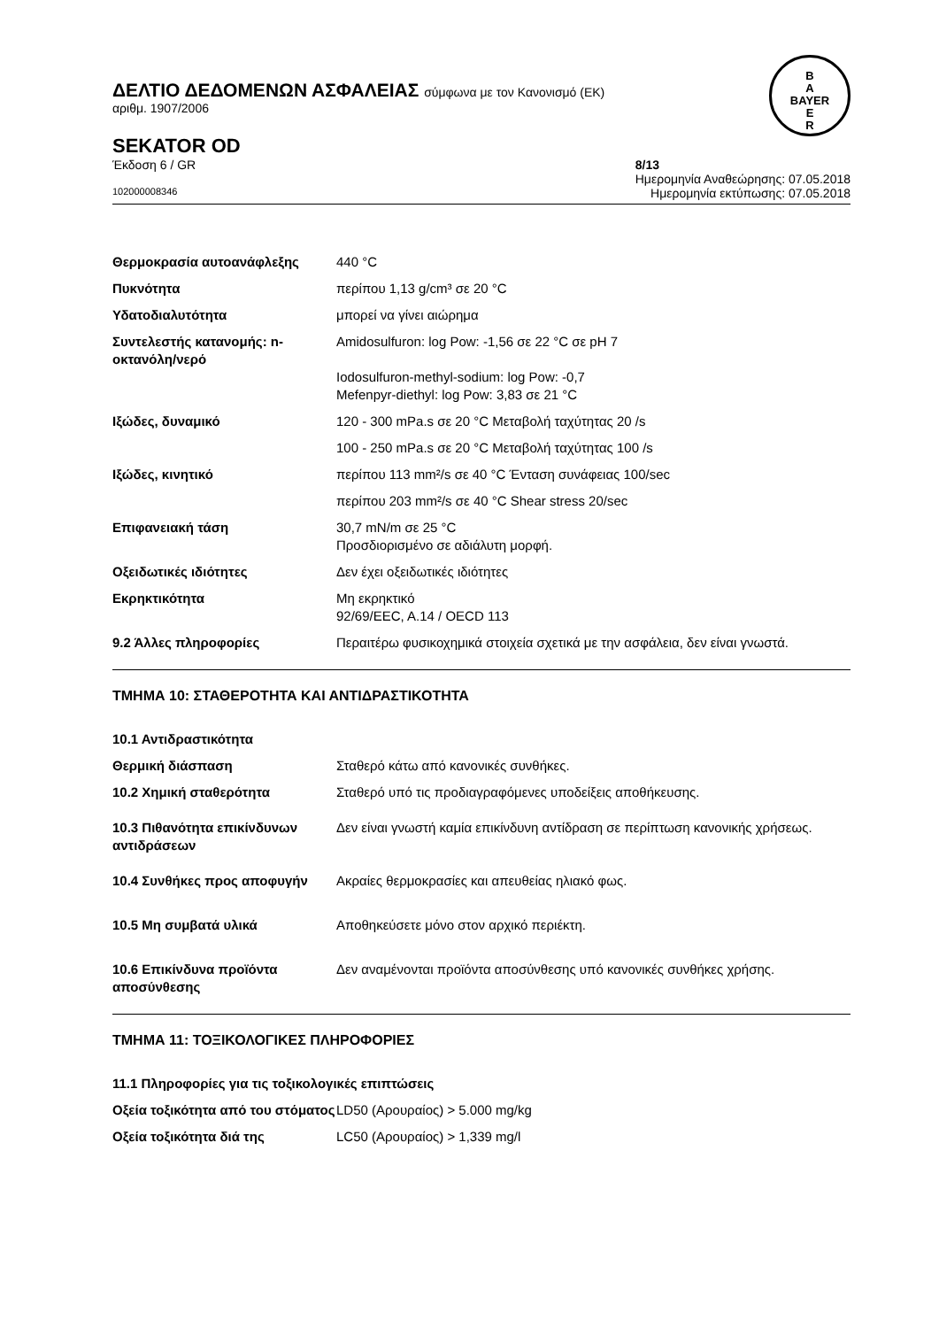ΔΕΛΤΙΟ ΔΕΔΟΜΕΝΩΝ ΑΣΦΑΛΕΙΑΣ σύμφωνα με τον Κανονισμό (ΕΚ)
αριθμ. 1907/2006
B
A
BAYER
E
R
SEKATOR OD
Έκδοση 6 / GR 8/13
Ημερομηνία Αναθεώρησης: 07.05.2018
102000008346 Ημερομηνία εκτύπωσης: 07.05.2018
Θερμοκρασία αυτοανάφλεξης 440 °C
Πυκνότητα περίπου 1,13 g/cm³ σε 20 °C
Υδατοδιαλυτότητα μπορεί να γίνει αιώρημα
Συντελεστής κατανομής: n-οκτανόλη/νερό
Amidosulfuron: log Pow: -1,56 σε 22 °C σε pH 7
Iodosulfuron-methyl-sodium: log Pow: -0,7
Mefenpyr-diethyl: log Pow: 3,83 σε 21 °C
Ιξώδες, δυναμικό 120 - 300 mPa.s σε 20 °C Μεταβολή ταχύτητας 20 /s
100 - 250 mPa.s σε 20 °C Μεταβολή ταχύτητας 100 /s
Ιξώδες, κινητικό περίπου 113 mm²/s σε 40 °C Ένταση συνάφειας 100/sec
περίπου 203 mm²/s σε 40 °C Shear stress 20/sec
Επιφανειακή τάση 30,7 mN/m σε 25 °C
Προσδιορισμένο σε αδιάλυτη μορφή.
Οξειδωτικές ιδιότητες Δεν έχει οξειδωτικές ιδιότητες
Εκρηκτικότητα Μη εκρηκτικό
92/69/EEC, A.14 / OECD 113
9.2 Άλλες πληροφορίες Περαιτέρω φυσικοχημικά στοιχεία σχετικά με την ασφάλεια, δεν είναι γνωστά.
ΤΜΗΜΑ 10: ΣΤΑΘΕΡΟΤΗΤΑ ΚΑΙ ΑΝΤΙΔΡΑΣΤΙΚΟΤΗΤΑ
10.1 Αντιδραστικότητα
Θερμική διάσπαση Σταθερό κάτω από κανονικές συνθήκες.
10.2 Χημική σταθερότητα Σταθερό υπό τις προδιαγραφόμενες υποδείξεις αποθήκευσης.
10.3 Πιθανότητα επικίνδυνων αντιδράσεων
Δεν είναι γνωστή καμία επικίνδυνη αντίδραση σε περίπτωση κανονικής χρήσεως.
10.4 Συνθήκες προς αποφυγήν Ακραίες θερμοκρασίες και απευθείας ηλιακό φως.
10.5 Μη συμβατά υλικά Αποθηκεύσετε μόνο στον αρχικό περιέκτη.
10.6 Επικίνδυνα προϊόντα αποσύνθεσης
Δεν αναμένονται προϊόντα αποσύνθεσης υπό κανονικές συνθήκες χρήσης.
ΤΜΗΜΑ 11: ΤΟΞΙΚΟΛΟΓΙΚΕΣ ΠΛΗΡΟΦΟΡΙΕΣ
11.1 Πληροφορίες για τις τοξικολογικές επιπτώσεις
Οξεία τοξικότητα από του στόματος
LD50 (Αρουραίος) > 5.000 mg/kg
Οξεία τοξικότητα διά της LC50 (Αρουραίος) > 1,339 mg/l